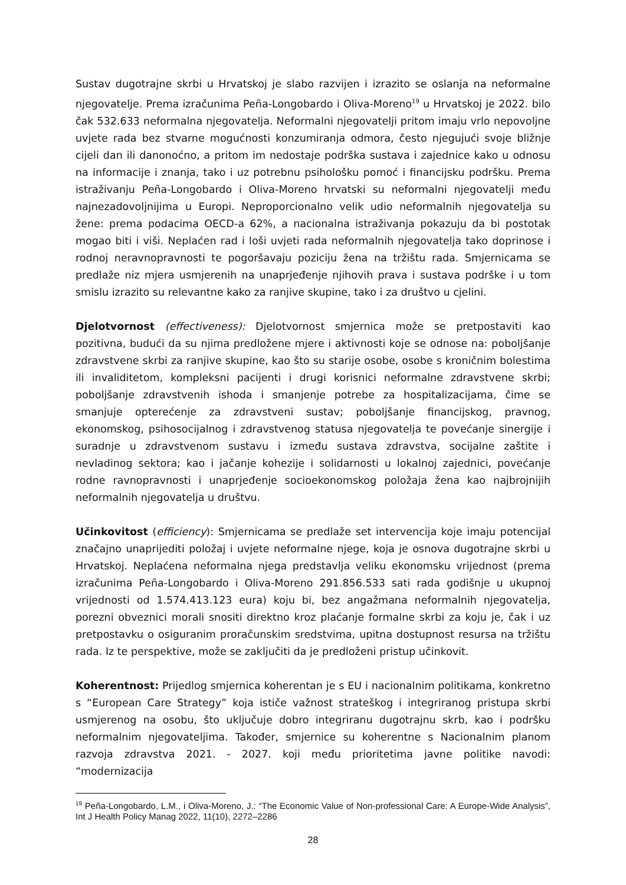Sustav dugotrajne skrbi u Hrvatskoj je slabo razvijen i izrazito se oslanja na neformalne njegovatelje. Prema izračunima Peña-Longobardo i Oliva-Moreno<sup>19</sup> u Hrvatskoj je 2022. bilo čak 532.633 neformalna njegovatelja. Neformalni njegovatelji pritom imaju vrlo nepovoljne uvjete rada bez stvarne mogućnosti konzumiranja odmora, često njegujući svoje bližnje cijeli dan ili danonoćno, a pritom im nedostaje podrška sustava i zajednice kako u odnosu na informacije i znanja, tako i uz potrebnu psihološku pomoć i financijsku podršku. Prema istraživanju Peña-Longobardo i Oliva-Moreno hrvatski su neformalni njegovatelji među najnezadovoljnijima u Europi. Neproporcionalno velik udio neformalnih njegovatelja su žene: prema podacima OECD-a 62%, a nacionalna istraživanja pokazuju da bi postotak mogao biti i viši. Neplaćen rad i loši uvjeti rada neformalnih njegovatelja tako doprinose i rodnoj neravnopravnosti te pogoršavaju poziciju žena na tržištu rada. Smjernicama se predlaže niz mjera usmjerenih na unaprjeđenje njihovih prava i sustava podrške i u tom smislu izrazito su relevantne kako za ranjive skupine, tako i za društvo u cjelini.
Djelotvornost (effectiveness): Djelotvornost smjernica može se pretpostaviti kao pozitivna, budući da su njima predložene mjere i aktivnosti koje se odnose na: poboljšanje zdravstvene skrbi za ranjive skupine, kao što su starije osobe, osobe s kroničnim bolestima ili invaliditetom, kompleksni pacijenti i drugi korisnici neformalne zdravstvene skrbi; poboljšanje zdravstvenih ishoda i smanjenje potrebe za hospitalizacijama, čime se smanjuje opterećenje za zdravstveni sustav; poboljšanje financijskog, pravnog, ekonomskog, psihosocijalnog i zdravstvenog statusa njegovatelja te povećanje sinergije i suradnje u zdravstvenom sustavu i između sustava zdravstva, socijalne zaštite i nevladinog sektora; kao i jačanje kohezije i solidarnosti u lokalnoj zajednici, povećanje rodne ravnopravnosti i unaprjeđenje socioekonomskog položaja žena kao najbrojnijih neformalnih njegovatelja u društvu.
Učinkovitost (efficiency): Smjernicama se predlaže set intervencija koje imaju potencijal značajno unaprijediti položaj i uvjete neformalne njege, koja je osnova dugotrajne skrbi u Hrvatskoj. Neplaćena neformalna njega predstavlja veliku ekonomsku vrijednost (prema izračunima Peña-Longobardo i Oliva-Moreno 291.856.533 sati rada godišnje u ukupnoj vrijednosti od 1.574.413.123 eura) koju bi, bez angažmana neformalnih njegovatelja, porezni obveznici morali snositi direktno kroz plaćanje formalne skrbi za koju je, čak i uz pretpostavku o osiguranim proračunskim sredstvima, upitna dostupnost resursa na tržištu rada. Iz te perspektive, može se zaključiti da je predloženi pristup učinkovit.
Koherentnost: Prijedlog smjernica koherentan je s EU i nacionalnim politikama, konkretno s “European Care Strategy” koja ističe važnost strateškog i integriranog pristupa skrbi usmjerenog na osobu, što uključuje dobro integriranu dugotrajnu skrb, kao i podršku neformalnim njegovateljima. Također, smjernice su koherentne s Nacionalnim planom razvoja zdravstva 2021. - 2027. koji među prioritetima javne politike navodi: “modernizacija
<sup>19</sup> Peña-Longobardo, L.M., i Oliva-Moreno, J.: “The Economic Value of Non-professional Care: A Europe-Wide Analysis”, Int J Health Policy Manag 2022, 11(10), 2272–2286
28